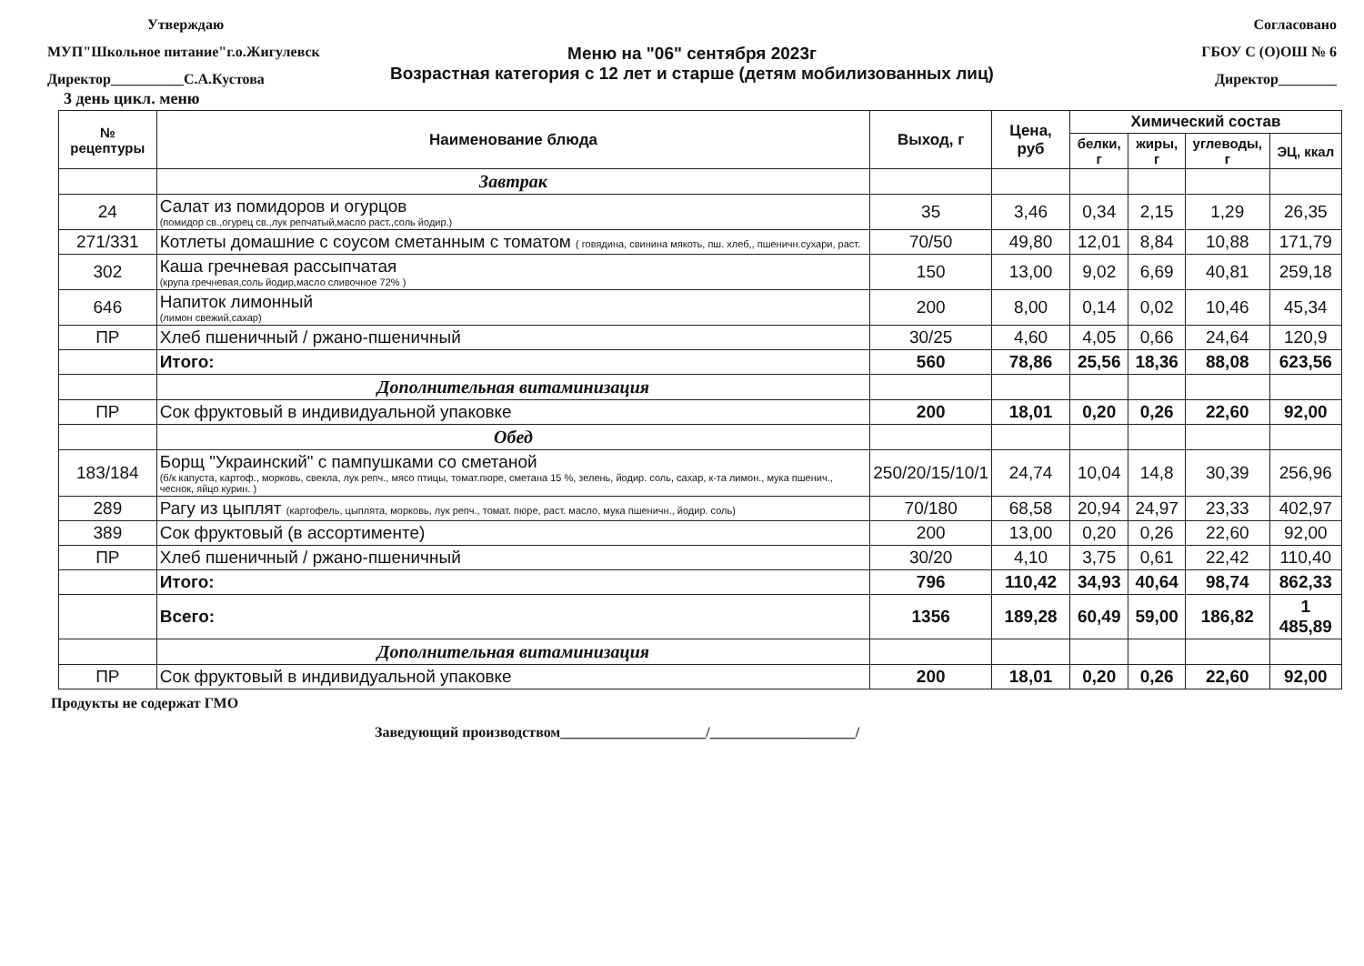Утверждаю
МУП"Школьное питание"г.о.Жигулевск
Директор__________С.А.Кустова
Согласовано
ГБОУ С (О)ОШ № 6
Директор________
Меню на "06" сентября 2023г
Возрастная категория с 12 лет и старше (детям мобилизованных лиц)
3 день цикл. меню
| № рецептуры | Наименование блюда | Выход, г | Цена, руб | Химический состав | | | |
| --- | --- | --- | --- | --- | --- | --- | --- |
| | | | | белки, г | жиры, г | углеводы, г | ЭЦ, ккал |
| | Завтрак | | | | | | |
| 24 | Салат из помидоров и огурцов (помидор св.,огурец св.,лук репчатый,масло раст.,соль йодир.) | 35 | 3,46 | 0,34 | 2,15 | 1,29 | 26,35 |
| 271/331 | Котлеты домашние с соусом сметанным с томатом ( говядина, свинина мякоть, пш. хлеб,, пшеничн.сухари, раст. | 70/50 | 49,80 | 12,01 | 8,84 | 10,88 | 171,79 |
| 302 | Каша гречневая рассыпчатая (крупа гречневая,соль йодир,масло сливочное 72% ) | 150 | 13,00 | 9,02 | 6,69 | 40,81 | 259,18 |
| 646 | Напиток лимонный (лимон свежий,сахар) | 200 | 8,00 | 0,14 | 0,02 | 10,46 | 45,34 |
| ПР | Хлеб пшеничный / ржано-пшеничный | 30/25 | 4,60 | 4,05 | 0,66 | 24,64 | 120,9 |
| | Итого: | 560 | 78,86 | 25,56 | 18,36 | 88,08 | 623,56 |
| | Дополнительная витаминизация | | | | | | |
| ПР | Сок фруктовый в индивидуальной упаковке | 200 | 18,01 | 0,20 | 0,26 | 22,60 | 92,00 |
| | Обед | | | | | | |
| 183/184 | Борщ "Украинский" с пампушками со сметаной (б/к капуста, картоф., морковь, свекла, лук репч., мясо птицы, томат.пюре, сметана 15 %, зелень, йодир. соль, сахар, к-та лимон., мука пшенич., чеснок, яйцо курин. ) | 250/20/15/10/1 | 24,74 | 10,04 | 14,8 | 30,39 | 256,96 |
| 289 | Рагу из цыплят (картофель, цыплята, морковь, лук репч., томат. пюре, раст. масло, мука пшеничн., йодир. соль) | 70/180 | 68,58 | 20,94 | 24,97 | 23,33 | 402,97 |
| 389 | Сок фруктовый (в ассортименте) | 200 | 13,00 | 0,20 | 0,26 | 22,60 | 92,00 |
| ПР | Хлеб пшеничный / ржано-пшеничный | 30/20 | 4,10 | 3,75 | 0,61 | 22,42 | 110,40 |
| | Итого: | 796 | 110,42 | 34,93 | 40,64 | 98,74 | 862,33 |
| | Всего: | 1356 | 189,28 | 60,49 | 59,00 | 186,82 | 1 485,89 |
| | Дополнительная витаминизация | | | | | | |
| ПР | Сок фруктовый в индивидуальной упаковке | 200 | 18,01 | 0,20 | 0,26 | 22,60 | 92,00 |
Продукты не содержат ГМО
Заведующий производством____________________/____________________/